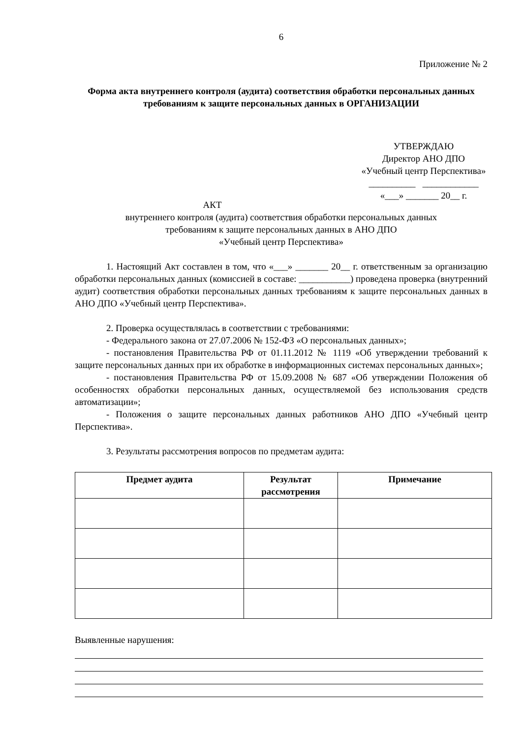6
Приложение № 2
Форма акта внутреннего контроля (аудита) соответствия обработки персональных данных требованиям к защите персональных данных в ОРГАНИЗАЦИИ
УТВЕРЖДАЮ
Директор АНО ДПО
«Учебный центр Перспектива»
__________ ____________
«___» _______ 20__ г.
АКТ
внутреннего контроля (аудита) соответствия обработки персональных данных
требованиям к защите персональных данных в АНО ДПО
«Учебный центр Перспектива»
1. Настоящий Акт составлен в том, что «___» _______ 20__ г. ответственным за организацию обработки персональных данных (комиссией в составе: ___________) проведена проверка (внутренний аудит) соответствия обработки персональных данных требованиям к защите персональных данных в АНО ДПО «Учебный центр Перспектива».
2. Проверка осуществлялась в соответствии с требованиями:
- Федерального закона от 27.07.2006 № 152-ФЗ «О персональных данных»;
- постановления Правительства РФ от 01.11.2012 № 1119 «Об утверждении требований к защите персональных данных при их обработке в информационных системах персональных данных»;
- постановления Правительства РФ от 15.09.2008 № 687 «Об утверждении Положения об особенностях обработки персональных данных, осуществляемой без использования средств автоматизации»;
- Положения о защите персональных данных работников АНО ДПО «Учебный центр Перспектива».
3. Результаты рассмотрения вопросов по предметам аудита:
| Предмет аудита | Результат рассмотрения | Примечание |
| --- | --- | --- |
Выявленные нарушения: